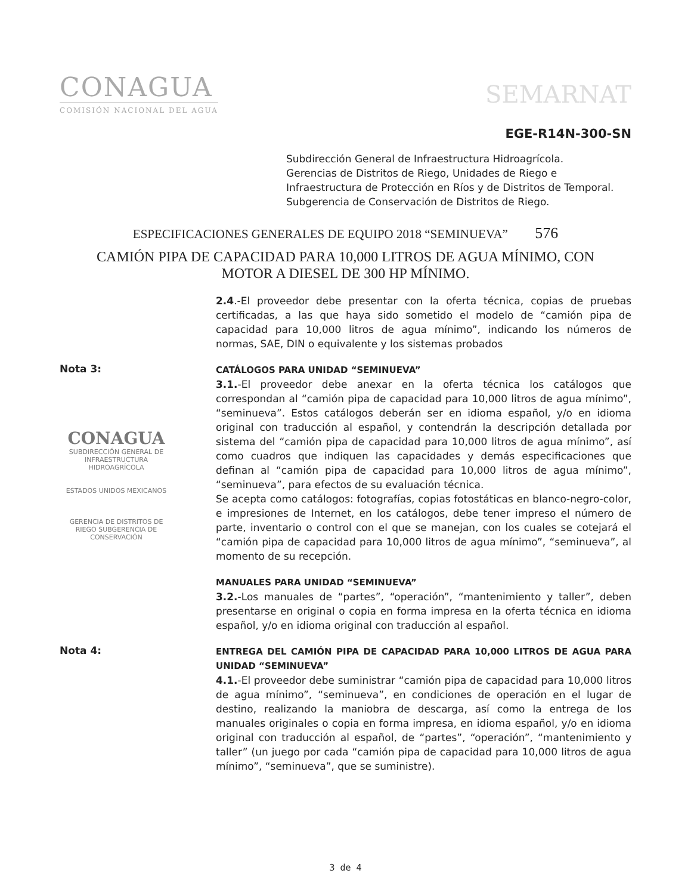CONAGUA
COMISIÓN NACIONAL DEL AGUA
SEMARNAT
EGE-R14N-300-SN
Subdirección General de Infraestructura Hidroagrícola.
Gerencias de Distritos de Riego, Unidades de Riego e
Infraestructura de Protección en Ríos y de Distritos de Temporal.
Subgerencia de Conservación de Distritos de Riego.
ESPECIFICACIONES GENERALES DE EQUIPO 2018 “SEMINUEVA” 576
CAMIÓN PIPA DE CAPACIDAD PARA 10,000 LITROS DE AGUA MÍNIMO, CON
MOTOR A DIESEL DE 300 HP MÍNIMO.
2.4.-El proveedor debe presentar con la oferta técnica, copias de pruebas certificadas, a las que haya sido sometido el modelo de “camión pipa de capacidad para 10,000 litros de agua mínimo”, indicando los números de normas, SAE, DIN o equivalente y los sistemas probados
Nota 3:
CONAGUA
SUBDIRECCIÓN GENERAL DE INFRAESTRUCTURA HIDROAGRÍCOLA
ESTADOS UNIDOS MEXICANOS
GERENCIA DE DISTRITOS DE RIEGO SUBGERENCIA DE CONSERVACIÓN
CATÁLOGOS PARA UNIDAD “SEMINUEVA”
3.1.-El proveedor debe anexar en la oferta técnica los catálogos que correspondan al “camión pipa de capacidad para 10,000 litros de agua mínimo”, “seminueva”. Estos catálogos deberán ser en idioma español, y/o en idioma original con traducción al español, y contendrán la descripción detallada por sistema del “camión pipa de capacidad para 10,000 litros de agua mínimo”, así como cuadros que indiquen las capacidades y demás especificaciones que definan al “camión pipa de capacidad para 10,000 litros de agua mínimo”, “seminueva”, para efectos de su evaluación técnica.
Se acepta como catálogos: fotografías, copias fotostáticas en blanco-negro-color, e impresiones de Internet, en los catálogos, debe tener impreso el número de parte, inventario o control con el que se manejan, con los cuales se cotejará el “camión pipa de capacidad para 10,000 litros de agua mínimo”, “seminueva”, al momento de su recepción.
MANUALES PARA UNIDAD “SEMINUEVA”
3.2.-Los manuales de “partes”, “operación”, “mantenimiento y taller”, deben presentarse en original o copia en forma impresa en la oferta técnica en idioma español, y/o en idioma original con traducción al español.
Nota 4:
ENTREGA DEL CAMIÓN PIPA DE CAPACIDAD PARA 10,000 LITROS DE AGUA PARA UNIDAD “SEMINUEVA”
4.1.-El proveedor debe suministrar “camión pipa de capacidad para 10,000 litros de agua mínimo”, “seminueva”, en condiciones de operación en el lugar de destino, realizando la maniobra de descarga, así como la entrega de los manuales originales o copia en forma impresa, en idioma español, y/o en idioma original con traducción al español, de “partes”, “operación”, “mantenimiento y taller” (un juego por cada “camión pipa de capacidad para 10,000 litros de agua mínimo”, “seminueva”, que se suministre).
3 de 4